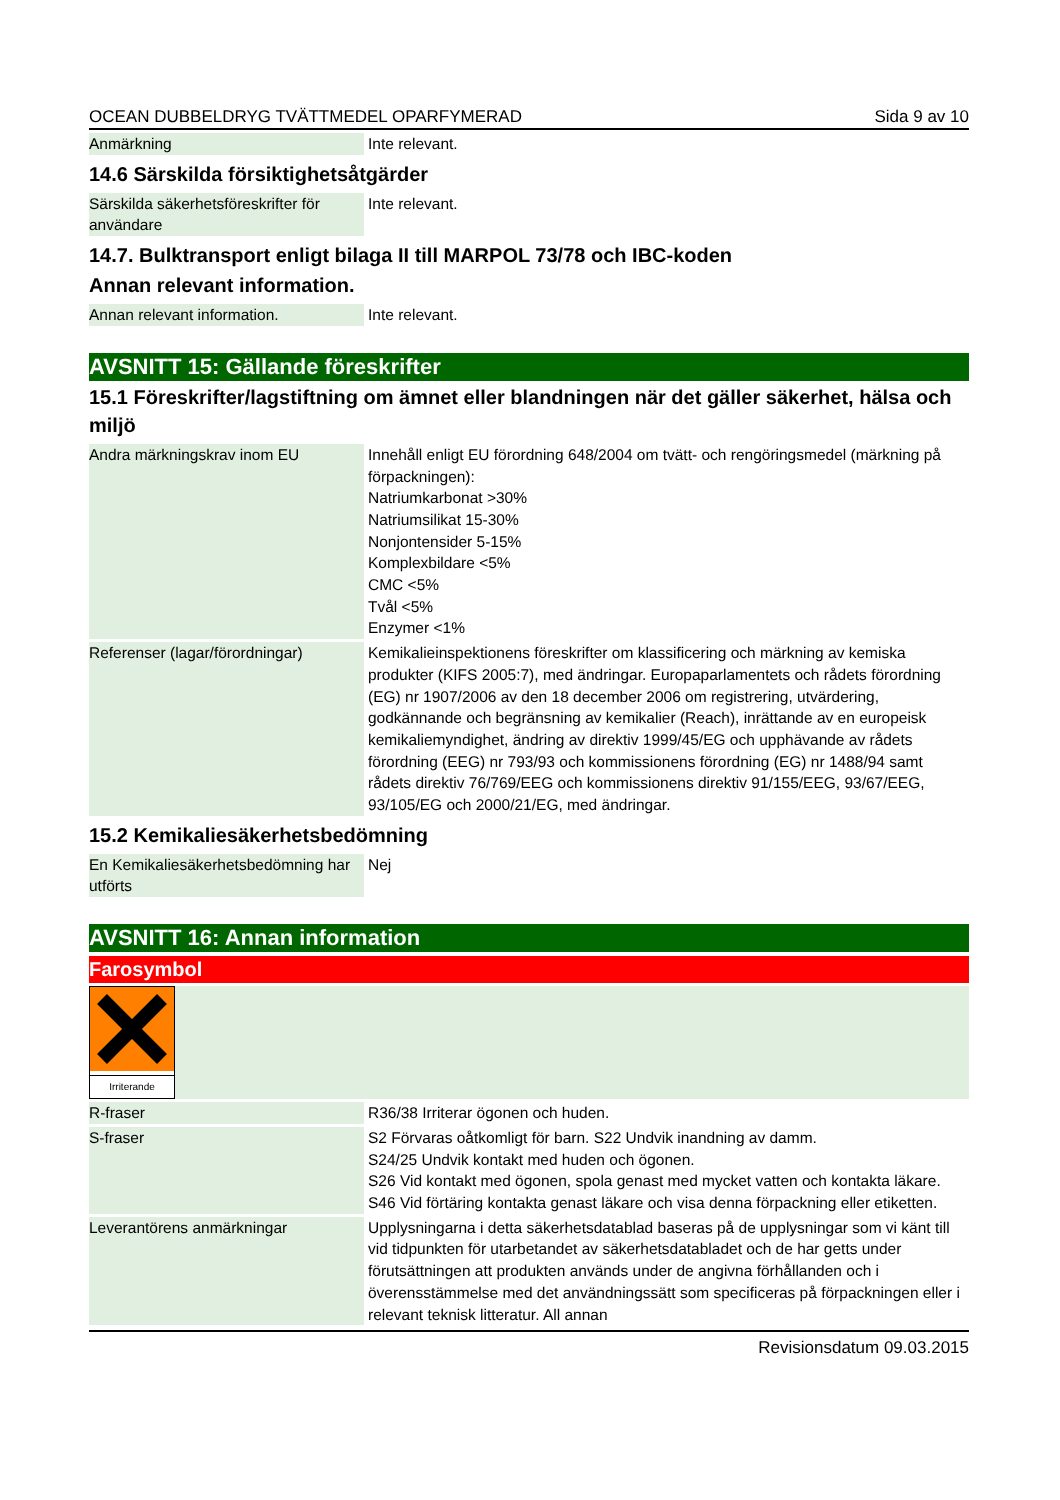OCEAN DUBBELDRYG TVÄTTMEDEL OPARFYMERAD Sida 9 av 10
| Anmärkning | Inte relevant. |
14.6 Särskilda försiktighetsåtgärder
| Särskilda säkerhetsföreskrifter för användare | Inte relevant. |
14.7. Bulktransport enligt bilaga II till MARPOL 73/78 och IBC-koden
Annan relevant information.
| Annan relevant information. | Inte relevant. |
AVSNITT 15: Gällande föreskrifter
15.1 Föreskrifter/lagstiftning om ämnet eller blandningen när det gäller säkerhet, hälsa och miljö
| Andra märkningskrav inom EU | Innehåll enligt EU förordning 648/2004 om tvätt- och rengöringsmedel (märkning på förpackningen): Natriumkarbonat >30% Natriumsilikat 15-30% Nonjontensider 5-15% Komplexbildare <5% CMC <5% Tvål <5% Enzymer <1% |
| Referenser (lagar/förordningar) | Kemikalieinspektionens föreskrifter om klassificering och märkning av kemiska produkter (KIFS 2005:7), med ändringar. Europaparlamentets och rådets förordning (EG) nr 1907/2006 av den 18 december 2006 om registrering, utvärdering, godkännande och begränsning av kemikalier (Reach), inrättande av en europeisk kemikaliemyndighet, ändring av direktiv 1999/45/EG och upphävande av rådets förordning (EEG) nr 793/93 och kommissionens förordning (EG) nr 1488/94 samt rådets direktiv 76/769/EEG och kommissionens direktiv 91/155/EEG, 93/67/EEG, 93/105/EG och 2000/21/EG, med ändringar. |
15.2 Kemikaliesäkerhetsbedömning
| En Kemikaliesäkerhetsbedömning har utförts | Nej |
AVSNITT 16: Annan information
Farosymbol
Irriterande
| R-fraser | R36/38 Irriterar ögonen och huden. |
| S-fraser | S2 Förvaras oåtkomligt för barn. S22 Undvik inandning av damm. S24/25 Undvik kontakt med huden och ögonen. S26 Vid kontakt med ögonen, spola genast med mycket vatten och kontakta läkare. S46 Vid förtäring kontakta genast läkare och visa denna förpackning eller etiketten. |
| Leverantörens anmärkningar | Upplysningarna i detta säkerhetsdatablad baseras på de upplysningar som vi känt till vid tidpunkten för utarbetandet av säkerhetsdatabladet och de har getts under förutsättningen att produkten används under de angivna förhållanden och i överensstämmelse med det användningssätt som specificeras på förpackningen eller i relevant teknisk litteratur. All annan |
Revisionsdatum 09.03.2015